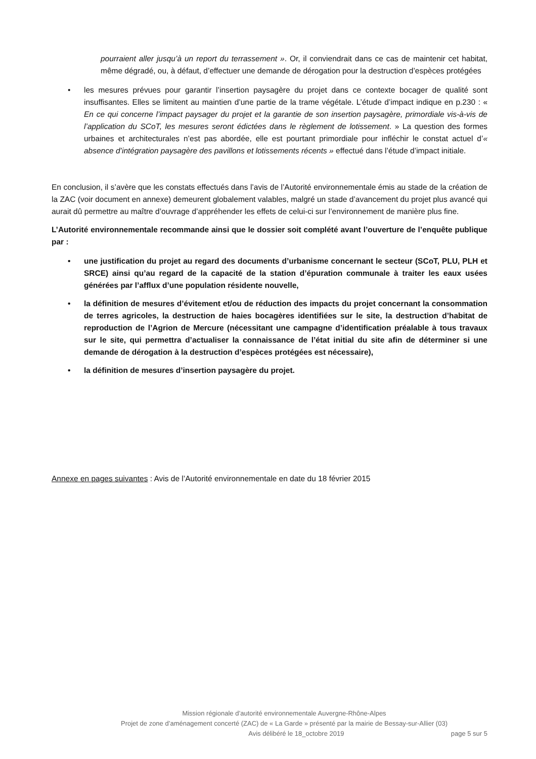pourraient aller jusqu’à un report du terrassement ». Or, il conviendrait dans ce cas de maintenir cet habitat, même dégradé, ou, à défaut, d’effectuer une demande de dérogation pour la destruction d’espèces protégées
• les mesures prévues pour garantir l’insertion paysagère du projet dans ce contexte bocager de qualité sont insuffisantes. Elles se limitent au maintien d’une partie de la trame végétale. L’étude d’impact indique en p.230 : « En ce qui concerne l’impact paysager du projet et la garantie de son insertion paysagère, primordiale vis-à-vis de l’application du SCoT, les mesures seront édictées dans le règlement de lotissement. » La question des formes urbaines et architecturales n’est pas abordée, elle est pourtant primordiale pour infléchir le constat actuel d’« absence d’intégration paysagère des pavillons et lotissements récents » effectué dans l’étude d’impact initiale.
En conclusion, il s’avère que les constats effectués dans l’avis de l’Autorité environnementale émis au stade de la création de la ZAC (voir document en annexe) demeurent globalement valables, malgré un stade d’avancement du projet plus avancé qui aurait dû permettre au maître d’ouvrage d’appréhender les effets de celui-ci sur l’environnement de manière plus fine.
L’Autorité environnementale recommande ainsi que le dossier soit complété avant l’ouverture de l’enquête publique par :
• une justification du projet au regard des documents d’urbanisme concernant le secteur (SCoT, PLU, PLH et SRCE) ainsi qu’au regard de la capacité de la station d’épuration communale à traiter les eaux usées générées par l’afflux d’une population résidente nouvelle,
• la définition de mesures d’évitement et/ou de réduction des impacts du projet concernant la consommation de terres agricoles, la destruction de haies bocagères identifiées sur le site, la destruction d’habitat de reproduction de l’Agrion de Mercure (nécessitant une campagne d’identification préalable à tous travaux sur le site, qui permettra d’actualiser la connaissance de l’état initial du site afin de déterminer si une demande de dérogation à la destruction d’espèces protégées est nécessaire),
• la définition de mesures d’insertion paysagère du projet.
Annexe en pages suivantes : Avis de l’Autorité environnementale en date du 18 février 2015
Mission régionale d’autorité environnementale Auvergne-Rhône-Alpes
Projet de zone d’aménagement concerté (ZAC) de « La Garde » présenté par la mairie de Bessay-sur-Allier (03)
Avis délibéré le 18_octobre 2019 page 5 sur 5